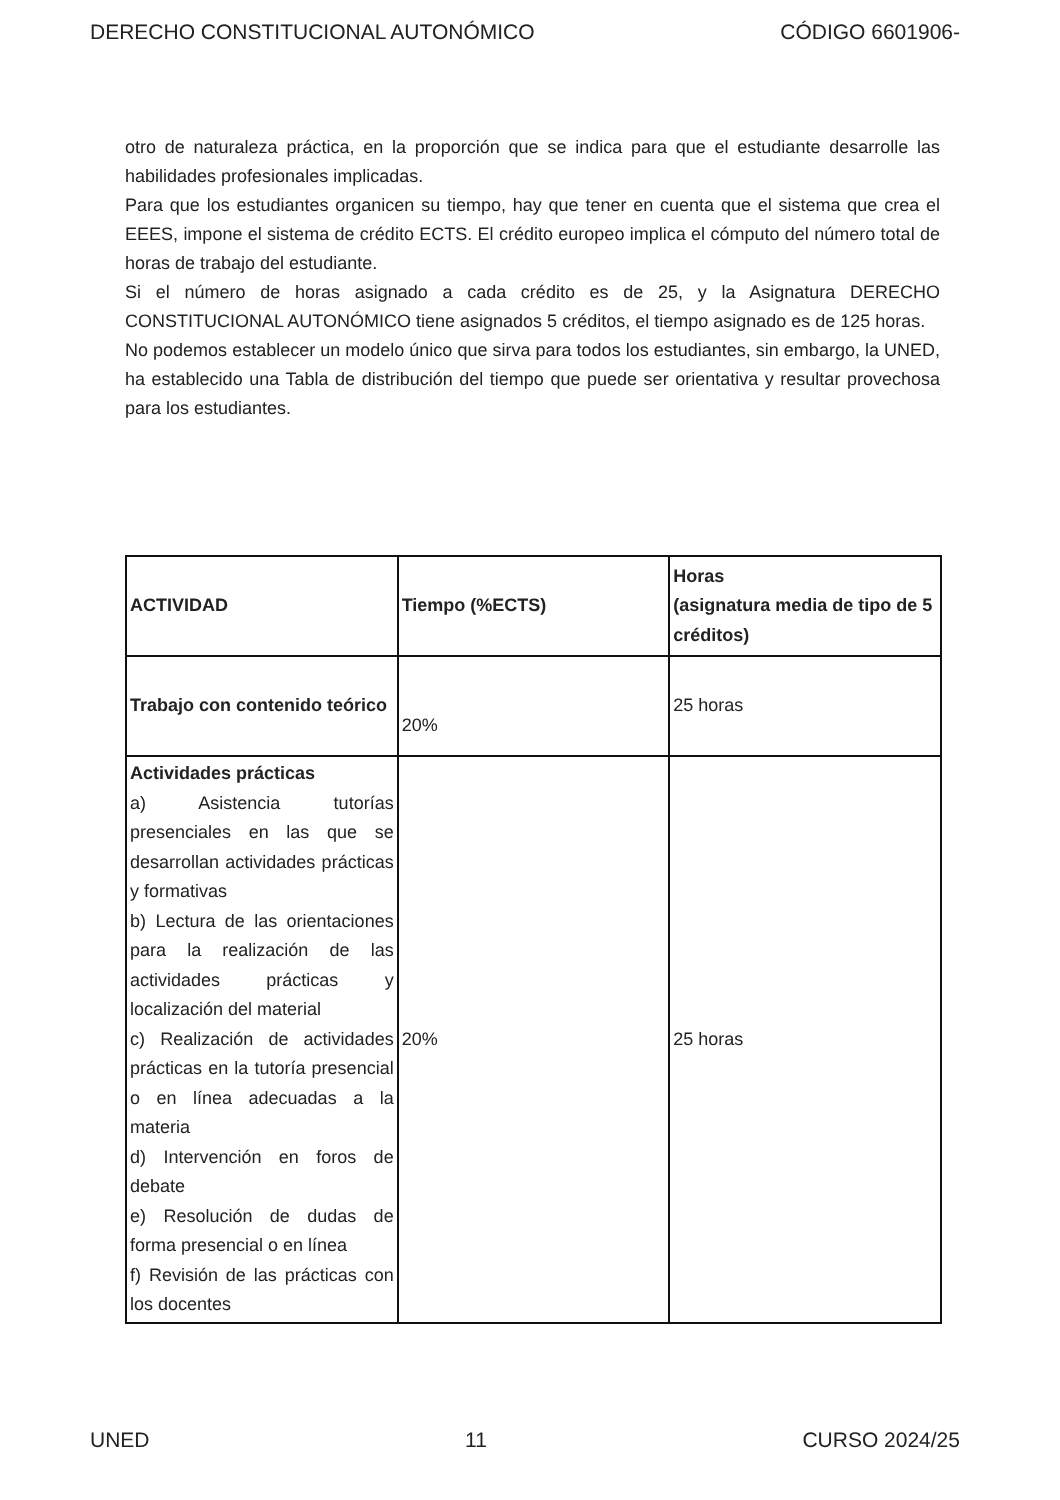DERECHO CONSTITUCIONAL AUTONÓMICO CÓDIGO 6601906-
otro de naturaleza práctica, en la proporción que se indica para que el estudiante desarrolle las habilidades profesionales implicadas.
Para que los estudiantes organicen su tiempo, hay que tener en cuenta que el sistema que crea el EEES, impone el sistema de crédito ECTS. El crédito europeo implica el cómputo del número total de horas de trabajo del estudiante.
Si el número de horas asignado a cada crédito es de 25, y la Asignatura DERECHO CONSTITUCIONAL AUTONÓMICO tiene asignados 5 créditos, el tiempo asignado es de 125 horas.
No podemos establecer un modelo único que sirva para todos los estudiantes, sin embargo, la UNED, ha establecido una Tabla de distribución del tiempo que puede ser orientativa y resultar provechosa para los estudiantes.
| ACTIVIDAD | Tiempo (%ECTS) | Horas (asignatura media de tipo de 5 créditos) |
| --- | --- | --- |
| Trabajo con contenido teórico | 20% | 25 horas |
| Actividades prácticas a) Asistencia tutorías presenciales en las que se desarrollan actividades prácticas y formativas b) Lectura de las orientaciones para la realización de las actividades prácticas y localización del material c) Realización de actividades prácticas en la tutoría presencial o en línea adecuadas a la materia d) Intervención en foros de debate e) Resolución de dudas de forma presencial o en línea f) Revisión de las prácticas con los docentes | 20% | 25 horas |
UNED 11 CURSO 2024/25